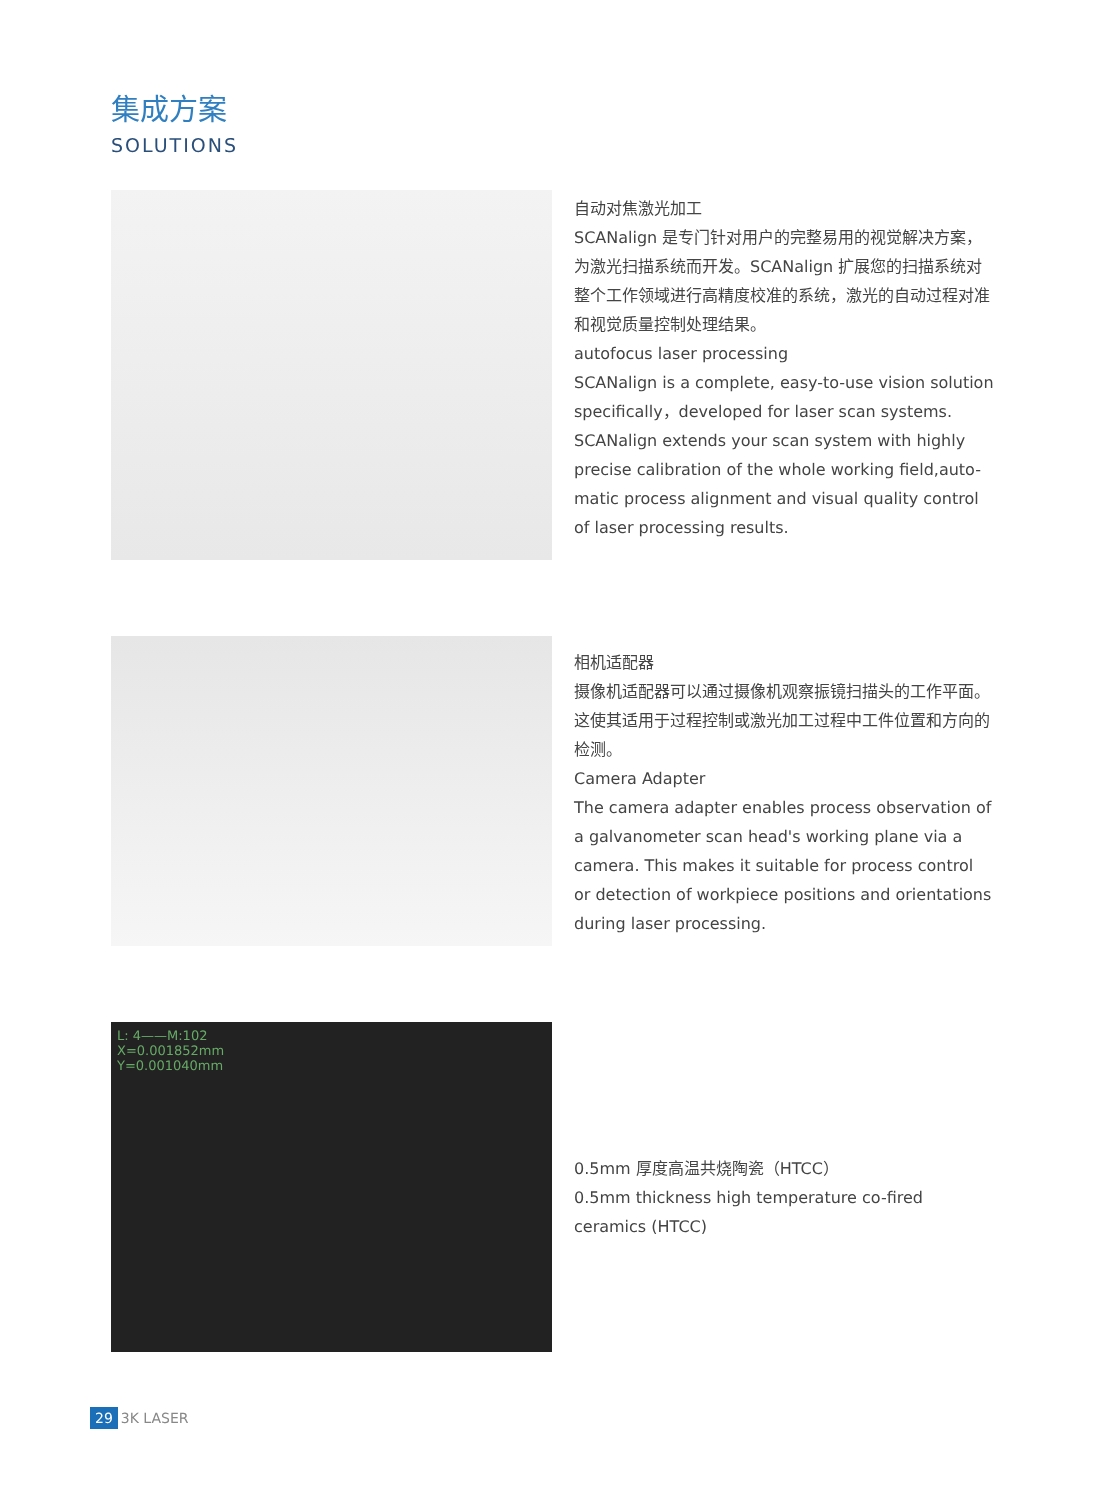集成方案
SOLUTIONS
自动对焦激光加工
SCANalign 是专门针对用户的完整易用的视觉解决方案，为激光扫描系统而开发。SCANalign 扩展您的扫描系统对整个工作领域进行高精度校准的系统，激光的自动过程对准和视觉质量控制处理结果。
autofocus laser processing
SCANalign is a complete, easy-to-use vision solution specifically，developed for laser scan systems. SCANalign extends your scan system with highly precise calibration of the whole working field,auto-matic process alignment and visual quality control of laser processing results.
相机适配器
摄像机适配器可以通过摄像机观察振镜扫描头的工作平面。这使其适用于过程控制或激光加工过程中工件位置和方向的检测。
Camera Adapter
The camera adapter enables process observation of a galvanometer scan head's working plane via a camera. This makes it suitable for process control or detection of workpiece positions and orientations during laser processing.
L: 4——M:102
X=0.001852mm
Y=0.001040mm
0.5mm 厚度高温共烧陶瓷（HTCC）
0.5mm thickness high temperature co-fired ceramics (HTCC)
29 3K LASER